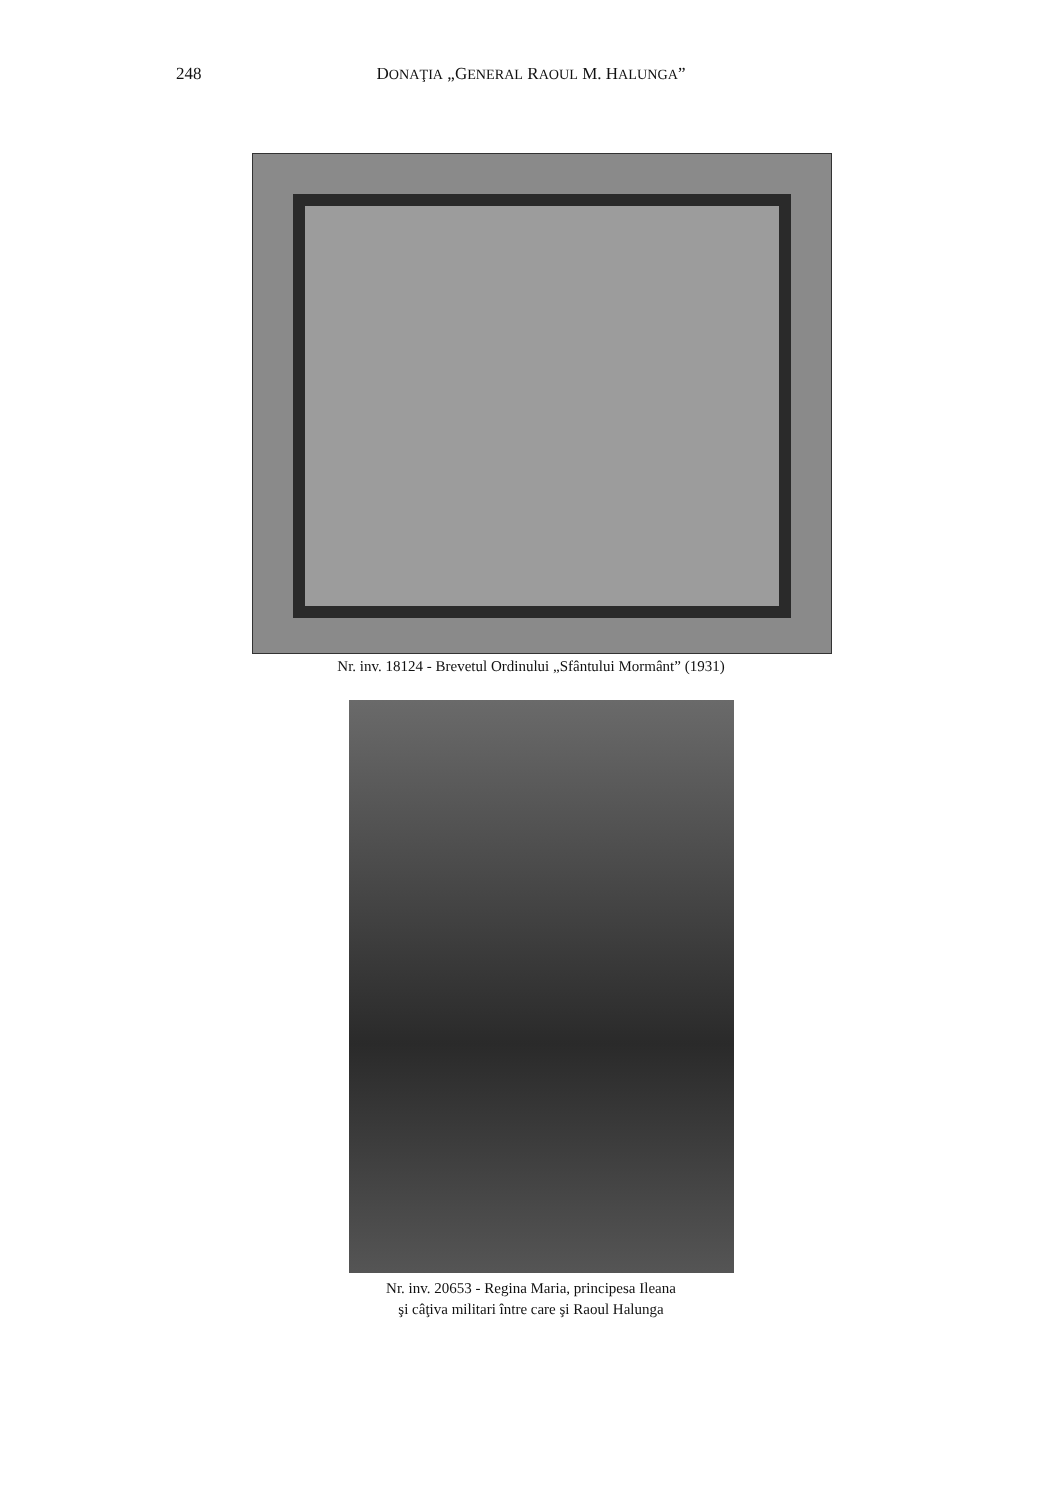248 DONAŢIA „GENERAL RAOUL M. HALUNGA”
Nr. inv. 18124 - Brevetul Ordinului „Sfântului Mormânt” (1931)
Nr. inv. 20653 - Regina Maria, principesa Ileana
şi câţiva militari între care şi Raoul Halunga